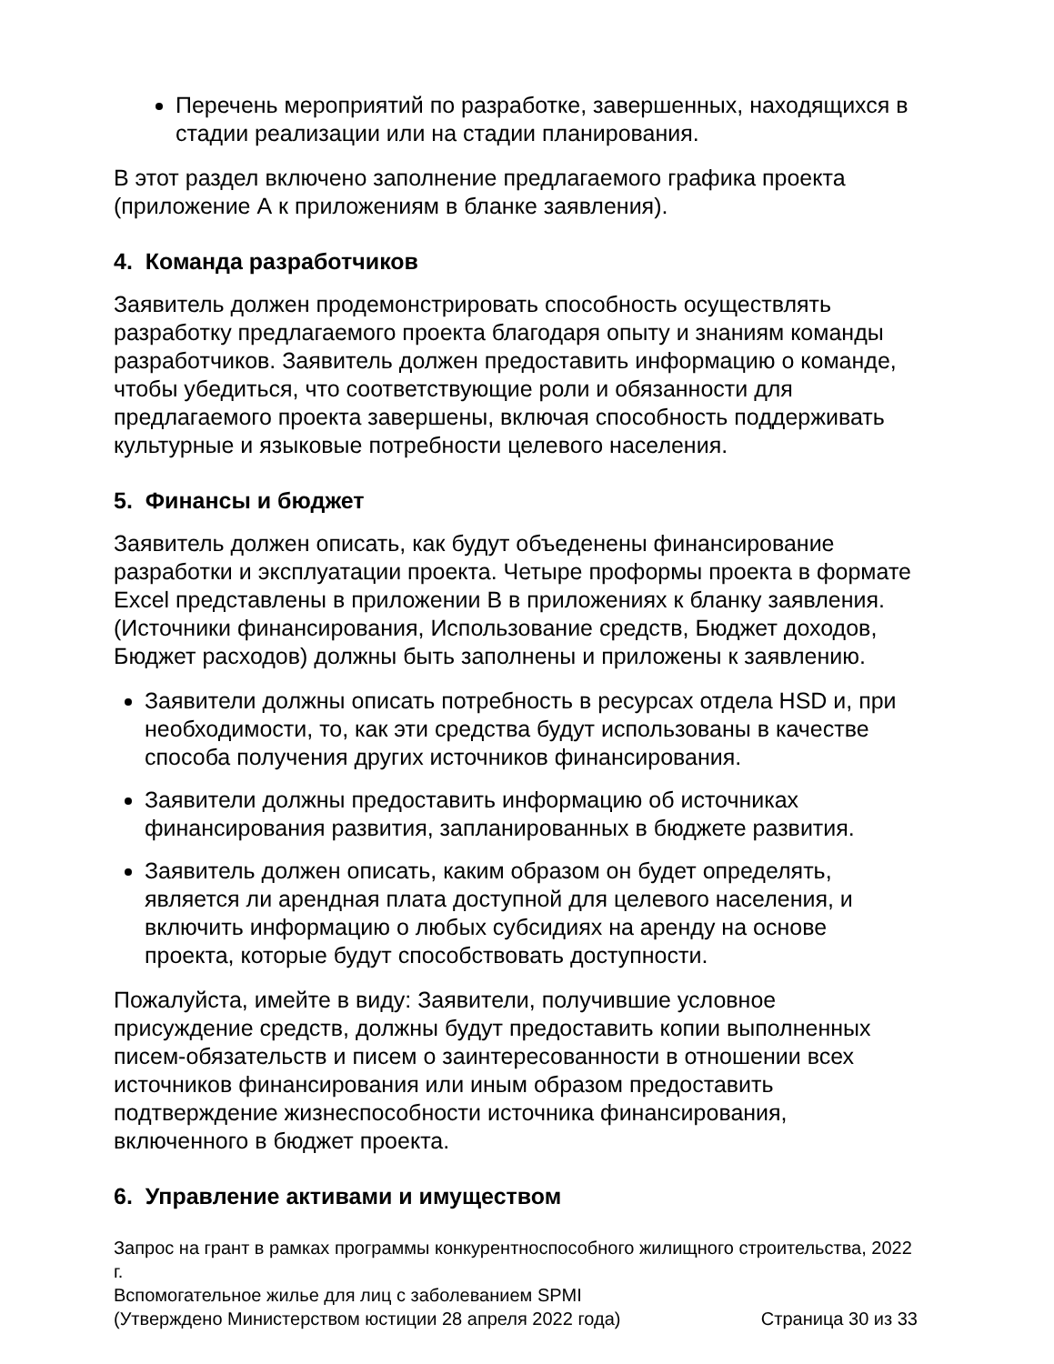Перечень мероприятий по разработке, завершенных, находящихся в стадии реализации или на стадии планирования.
В этот раздел включено заполнение предлагаемого графика проекта (приложение А к приложениям в бланке заявления).
4. Команда разработчиков
Заявитель должен продемонстрировать способность осуществлять разработку предлагаемого проекта благодаря опыту и знаниям команды разработчиков. Заявитель должен предоставить информацию о команде, чтобы убедиться, что соответствующие роли и обязанности для предлагаемого проекта завершены, включая способность поддерживать культурные и языковые потребности целевого населения.
5. Финансы и бюджет
Заявитель должен описать, как будут объеденены финансирование разработки и эксплуатации проекта. Четыре проформы проекта в формате Excel представлены в приложении В в приложениях к бланку заявления. (Источники финансирования, Использование средств, Бюджет доходов, Бюджет расходов) должны быть заполнены и приложены к заявлению.
Заявители должны описать потребность в ресурсах отдела HSD и, при необходимости, то, как эти средства будут использованы в качестве способа получения других источников финансирования.
Заявители должны предоставить информацию об источниках финансирования развития, запланированных в бюджете развития.
Заявитель должен описать, каким образом он будет определять, является ли арендная плата доступной для целевого населения, и включить информацию о любых субсидиях на аренду на основе проекта, которые будут способствовать доступности.
Пожалуйста, имейте в виду: Заявители, получившие условное присуждение средств, должны будут предоставить копии выполненных писем-обязательств и писем о заинтересованности в отношении всех источников финансирования или иным образом предоставить подтверждение жизнеспособности источника финансирования, включенного в бюджет проекта.
6. Управление активами и имуществом
Запрос на грант в рамках программы конкурентноспособного жилищного строительства, 2022 г.
Вспомогательное жилье для лиц с заболеванием SPMI
(Утверждено Министерством юстиции 28 апреля 2022 года) Страница 30 из 33